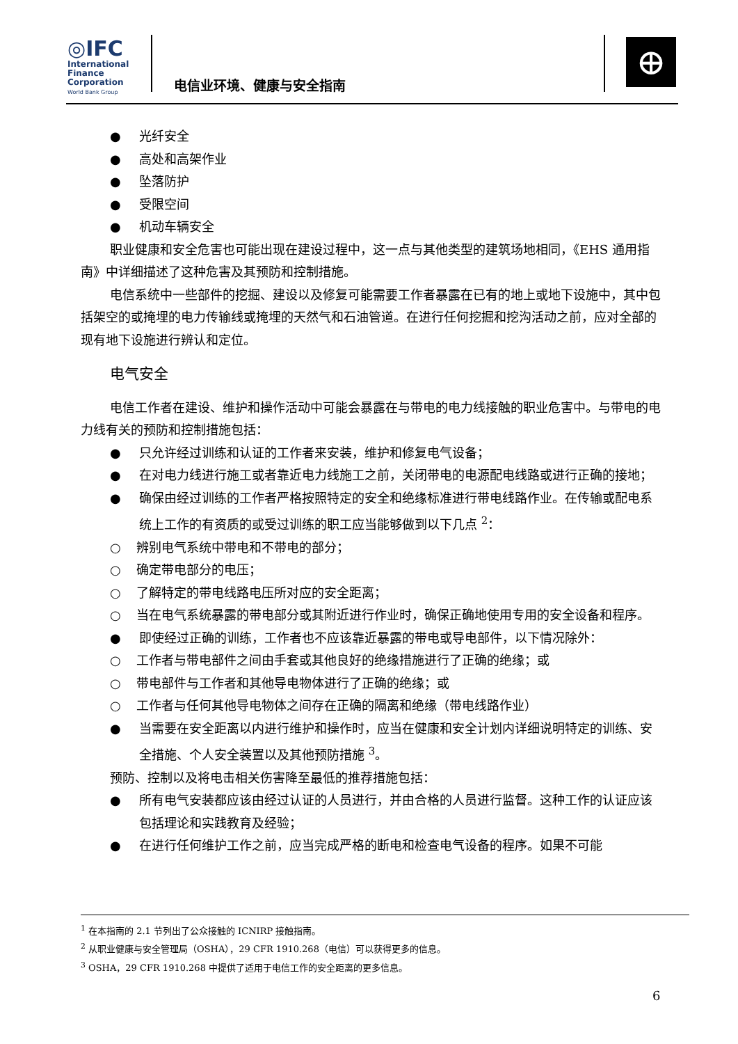◎IFC
International
Finance
Corporation
World Bank Group
电信业环境、健康与安全指南
⊕
● 光纤安全
● 高处和高架作业
● 坠落防护
● 受限空间
● 机动车辆安全
职业健康和安全危害也可能出现在建设过程中，这一点与其他类型的建筑场地相同，《EHS 通用指南》中详细描述了这种危害及其预防和控制措施。
电信系统中一些部件的挖掘、建设以及修复可能需要工作者暴露在已有的地上或地下设施中，其中包括架空的或掩埋的电力传输线或掩埋的天然气和石油管道。在进行任何挖掘和挖沟活动之前，应对全部的现有地下设施进行辨认和定位。
电气安全
电信工作者在建设、维护和操作活动中可能会暴露在与带电的电力线接触的职业危害中。与带电的电力线有关的预防和控制措施包括：
● 只允许经过训练和认证的工作者来安装，维护和修复电气设备；
● 在对电力线进行施工或者靠近电力线施工之前，关闭带电的电源配电线路或进行正确的接地；
● 确保由经过训练的工作者严格按照特定的安全和绝缘标准进行带电线路作业。在传输或配电系统上工作的有资质的或受过训练的职工应当能够做到以下几点 <sup>2</sup>：
○ 辨别电气系统中带电和不带电的部分；
○ 确定带电部分的电压；
○ 了解特定的带电线路电压所对应的安全距离；
○ 当在电气系统暴露的带电部分或其附近进行作业时，确保正确地使用专用的安全设备和程序。
● 即使经过正确的训练，工作者也不应该靠近暴露的带电或导电部件，以下情况除外：
○ 工作者与带电部件之间由手套或其他良好的绝缘措施进行了正确的绝缘；或
○ 带电部件与工作者和其他导电物体进行了正确的绝缘；或
○ 工作者与任何其他导电物体之间存在正确的隔离和绝缘（带电线路作业）
● 当需要在安全距离以内进行维护和操作时，应当在健康和安全计划内详细说明特定的训练、安全措施、个人安全装置以及其他预防措施 <sup>3</sup>。
预防、控制以及将电击相关伤害降至最低的推荐措施包括：
● 所有电气安装都应该由经过认证的人员进行，并由合格的人员进行监督。这种工作的认证应该包括理论和实践教育及经验；
● 在进行任何维护工作之前，应当完成严格的断电和检查电气设备的程序。如果不可能
<sup>1</sup> 在本指南的 2.1 节列出了公众接触的 ICNIRP 接触指南。
<sup>2</sup> 从职业健康与安全管理局（OSHA），29 CFR 1910.268（电信）可以获得更多的信息。
<sup>3</sup> OSHA，29 CFR 1910.268 中提供了适用于电信工作的安全距离的更多信息。
6